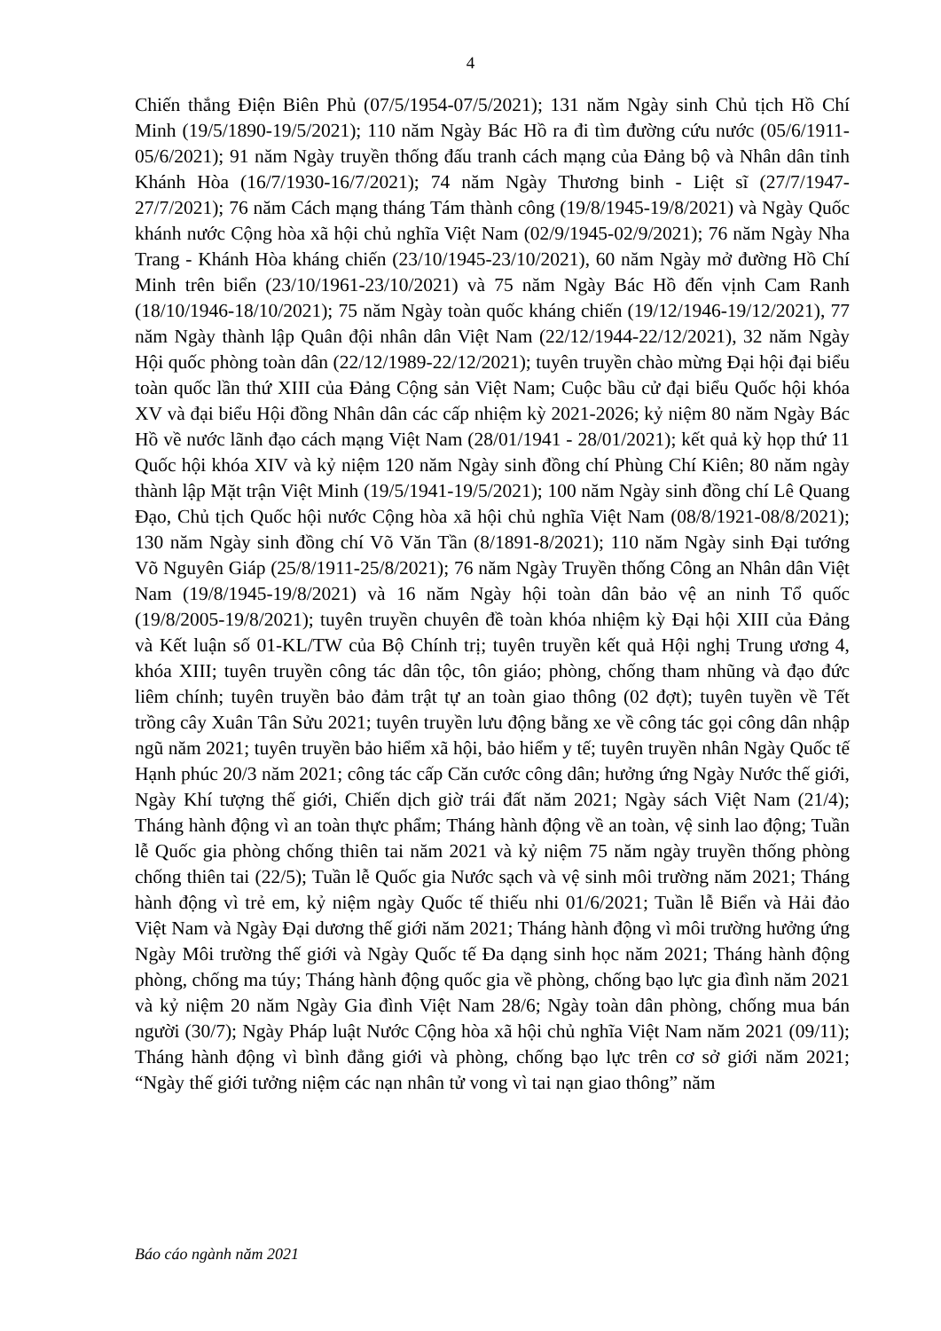4
Chiến thắng Điện Biên Phủ (07/5/1954-07/5/2021); 131 năm Ngày sinh Chủ tịch Hồ Chí Minh (19/5/1890-19/5/2021); 110 năm Ngày Bác Hồ ra đi tìm đường cứu nước (05/6/1911-05/6/2021); 91 năm Ngày truyền thống đấu tranh cách mạng của Đảng bộ và Nhân dân tỉnh Khánh Hòa (16/7/1930-16/7/2021); 74 năm Ngày Thương binh - Liệt sĩ (27/7/1947-27/7/2021); 76 năm Cách mạng tháng Tám thành công (19/8/1945-19/8/2021) và Ngày Quốc khánh nước Cộng hòa xã hội chủ nghĩa Việt Nam (02/9/1945-02/9/2021); 76 năm Ngày Nha Trang - Khánh Hòa kháng chiến (23/10/1945-23/10/2021), 60 năm Ngày mở đường Hồ Chí Minh trên biển (23/10/1961-23/10/2021) và 75 năm Ngày Bác Hồ đến vịnh Cam Ranh (18/10/1946-18/10/2021); 75 năm Ngày toàn quốc kháng chiến (19/12/1946-19/12/2021), 77 năm Ngày thành lập Quân đội nhân dân Việt Nam (22/12/1944-22/12/2021), 32 năm Ngày Hội quốc phòng toàn dân (22/12/1989-22/12/2021); tuyên truyền chào mừng Đại hội đại biểu toàn quốc lần thứ XIII của Đảng Cộng sản Việt Nam; Cuộc bầu cử đại biểu Quốc hội khóa XV và đại biểu Hội đồng Nhân dân các cấp nhiệm kỳ 2021-2026; kỷ niệm 80 năm Ngày Bác Hồ về nước lãnh đạo cách mạng Việt Nam (28/01/1941 - 28/01/2021); kết quả kỳ họp thứ 11 Quốc hội khóa XIV và kỷ niệm 120 năm Ngày sinh đồng chí Phùng Chí Kiên; 80 năm ngày thành lập Mặt trận Việt Minh (19/5/1941-19/5/2021); 100 năm Ngày sinh đồng chí Lê Quang Đạo, Chủ tịch Quốc hội nước Cộng hòa xã hội chủ nghĩa Việt Nam (08/8/1921-08/8/2021); 130 năm Ngày sinh đồng chí Võ Văn Tần (8/1891-8/2021); 110 năm Ngày sinh Đại tướng Võ Nguyên Giáp (25/8/1911-25/8/2021); 76 năm Ngày Truyền thống Công an Nhân dân Việt Nam (19/8/1945-19/8/2021) và 16 năm Ngày hội toàn dân bảo vệ an ninh Tổ quốc (19/8/2005-19/8/2021); tuyên truyền chuyên đề toàn khóa nhiệm kỳ Đại hội XIII của Đảng và Kết luận số 01-KL/TW của Bộ Chính trị; tuyên truyền kết quả Hội nghị Trung ương 4, khóa XIII; tuyên truyền công tác dân tộc, tôn giáo; phòng, chống tham nhũng và đạo đức liêm chính; tuyên truyền bảo đảm trật tự an toàn giao thông (02 đợt); tuyên tuyền về Tết trồng cây Xuân Tân Sửu 2021; tuyên truyền lưu động bằng xe về công tác gọi công dân nhập ngũ năm 2021; tuyên truyền bảo hiểm xã hội, bảo hiểm y tế; tuyên truyền nhân Ngày Quốc tế Hạnh phúc 20/3 năm 2021; công tác cấp Căn cước công dân; hưởng ứng Ngày Nước thế giới, Ngày Khí tượng thế giới, Chiến dịch giờ trái đất năm 2021; Ngày sách Việt Nam (21/4); Tháng hành động vì an toàn thực phẩm; Tháng hành động về an toàn, vệ sinh lao động; Tuần lễ Quốc gia phòng chống thiên tai năm 2021 và kỷ niệm 75 năm ngày truyền thống phòng chống thiên tai (22/5); Tuần lễ Quốc gia Nước sạch và vệ sinh môi trường năm 2021; Tháng hành động vì trẻ em, kỷ niệm ngày Quốc tế thiếu nhi 01/6/2021; Tuần lễ Biển và Hải đảo Việt Nam và Ngày Đại dương thế giới năm 2021; Tháng hành động vì môi trường hưởng ứng Ngày Môi trường thế giới và Ngày Quốc tế Đa dạng sinh học năm 2021; Tháng hành động phòng, chống ma túy; Tháng hành động quốc gia về phòng, chống bạo lực gia đình năm 2021 và kỷ niệm 20 năm Ngày Gia đình Việt Nam 28/6; Ngày toàn dân phòng, chống mua bán người (30/7); Ngày Pháp luật Nước Cộng hòa xã hội chủ nghĩa Việt Nam năm 2021 (09/11); Tháng hành động vì bình đẳng giới và phòng, chống bạo lực trên cơ sở giới năm 2021; “Ngày thế giới tưởng niệm các nạn nhân tử vong vì tai nạn giao thông” năm
Báo cáo ngành năm 2021